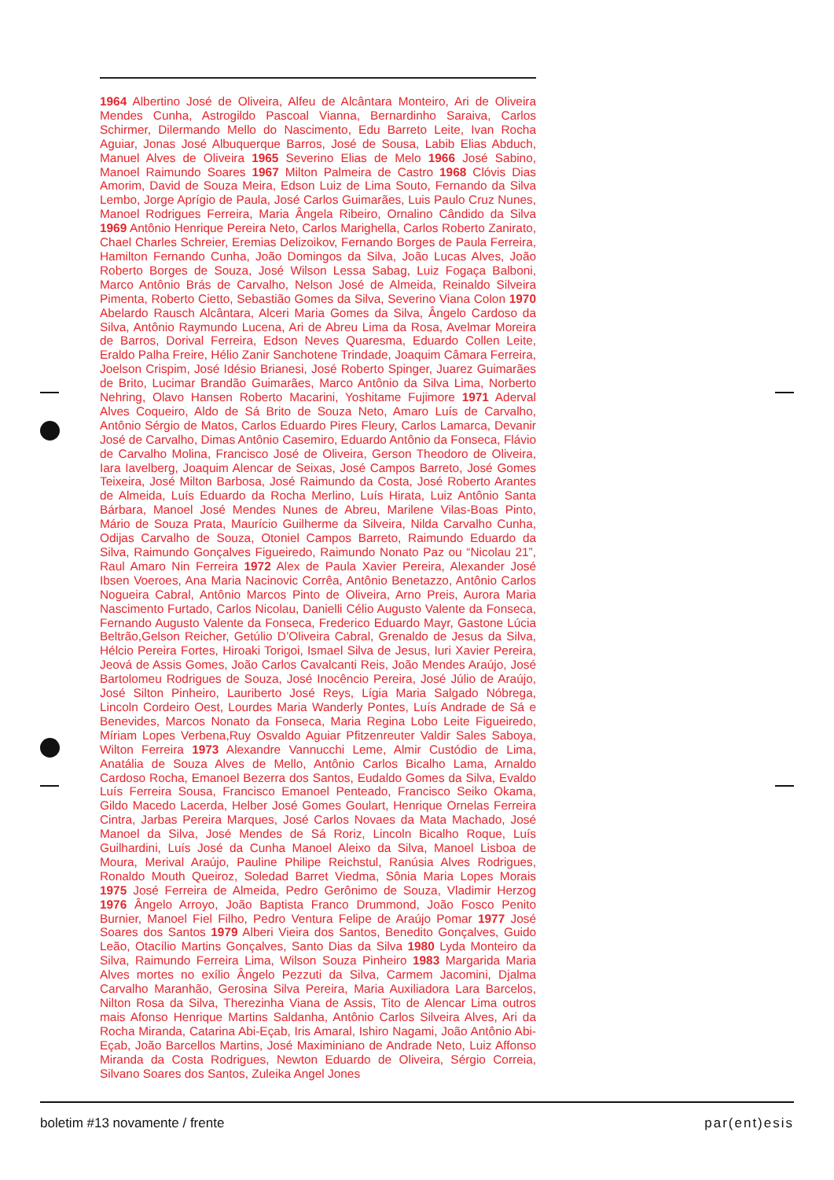1964 Albertino José de Oliveira, Alfeu de Alcântara Monteiro, Ari de Oliveira Mendes Cunha, Astrogildo Pascoal Vianna, Bernardinho Saraiva, Carlos Schirmer, Dilermando Mello do Nascimento, Edu Barreto Leite, Ivan Rocha Aguiar, Jonas José Albuquerque Barros, José de Sousa, Labib Elias Abduch, Manuel Alves de Oliveira 1965 Severino Elias de Melo 1966 José Sabino, Manoel Raimundo Soares 1967 Milton Palmeira de Castro 1968 Clóvis Dias Amorim, David de Souza Meira, Edson Luiz de Lima Souto, Fernando da Silva Lembo, Jorge Aprígio de Paula, José Carlos Guimarães, Luis Paulo Cruz Nunes, Manoel Rodrigues Ferreira, Maria Ângela Ribeiro, Ornalino Cândido da Silva 1969 Antônio Henrique Pereira Neto, Carlos Marighella, Carlos Roberto Zanirato, Chael Charles Schreier, Eremias Delizoikov, Fernando Borges de Paula Ferreira, Hamilton Fernando Cunha, João Domingos da Silva, João Lucas Alves, João Roberto Borges de Souza, José Wilson Lessa Sabag, Luiz Fogaça Balboni, Marco Antônio Brás de Carvalho, Nelson José de Almeida, Reinaldo Silveira Pimenta, Roberto Cietto, Sebastião Gomes da Silva, Severino Viana Colon 1970 Abelardo Rausch Alcântara, Alceri Maria Gomes da Silva, Ângelo Cardoso da Silva, Antônio Raymundo Lucena, Ari de Abreu Lima da Rosa, Avelmar Moreira de Barros, Dorival Ferreira, Edson Neves Quaresma, Eduardo Collen Leite, Eraldo Palha Freire, Hélio Zanir Sanchotene Trindade, Joaquim Câmara Ferreira, Joelson Crispim, José Idésio Brianesi, José Roberto Spinger, Juarez Guimarães de Brito, Lucimar Brandão Guimarães, Marco Antônio da Silva Lima, Norberto Nehring, Olavo Hansen Roberto Macarini, Yoshitame Fujimore 1971 Aderval Alves Coqueiro, Aldo de Sá Brito de Souza Neto, Amaro Luís de Carvalho, Antônio Sérgio de Matos, Carlos Eduardo Pires Fleury, Carlos Lamarca, Devanir José de Carvalho, Dimas Antônio Casemiro, Eduardo Antônio da Fonseca, Flávio de Carvalho Molina, Francisco José de Oliveira, Gerson Theodoro de Oliveira, Iara Iavelberg, Joaquim Alencar de Seixas, José Campos Barreto, José Gomes Teixeira, José Milton Barbosa, José Raimundo da Costa, José Roberto Arantes de Almeida, Luís Eduardo da Rocha Merlino, Luís Hirata, Luiz Antônio Santa Bárbara, Manoel José Mendes Nunes de Abreu, Marilene Vilas-Boas Pinto, Mário de Souza Prata, Maurício Guilherme da Silveira, Nilda Carvalho Cunha, Odijas Carvalho de Souza, Otoniel Campos Barreto, Raimundo Eduardo da Silva, Raimundo Gonçalves Figueiredo, Raimundo Nonato Paz ou “Nicolau 21”, Raul Amaro Nin Ferreira 1972 Alex de Paula Xavier Pereira, Alexander José Ibsen Voeroes, Ana Maria Nacinovic Corrêa, Antônio Benetazzo, Antônio Carlos Nogueira Cabral, Antônio Marcos Pinto de Oliveira, Arno Preis, Aurora Maria Nascimento Furtado, Carlos Nicolau, Danielli Célio Augusto Valente da Fonseca, Fernando Augusto Valente da Fonseca, Frederico Eduardo Mayr, Gastone Lúcia Beltrão,Gelson Reicher, Getúlio D’Oliveira Cabral, Grenaldo de Jesus da Silva, Hélcio Pereira Fortes, Hiroaki Torigoi, Ismael Silva de Jesus, Iuri Xavier Pereira, Jeová de Assis Gomes, João Carlos Cavalcanti Reis, João Mendes Araújo, José Bartolomeu Rodrigues de Souza, José Inocêncio Pereira, José Júlio de Araújo, José Silton Pinheiro, Lauriberto José Reys, Lígia Maria Salgado Nóbrega, Lincoln Cordeiro Oest, Lourdes Maria Wanderly Pontes, Luís Andrade de Sá e Benevides, Marcos Nonato da Fonseca, Maria Regina Lobo Leite Figueiredo, Míriam Lopes Verbena,Ruy Osvaldo Aguiar Pfitzenreuter Valdir Sales Saboya, Wilton Ferreira 1973 Alexandre Vannucchi Leme, Almir Custódio de Lima, Anatália de Souza Alves de Mello, Antônio Carlos Bicalho Lama, Arnaldo Cardoso Rocha, Emanoel Bezerra dos Santos, Eudaldo Gomes da Silva, Evaldo Luís Ferreira Sousa, Francisco Emanoel Penteado, Francisco Seiko Okama, Gildo Macedo Lacerda, Helber José Gomes Goulart, Henrique Ornelas Ferreira Cintra, Jarbas Pereira Marques, José Carlos Novaes da Mata Machado, José Manoel da Silva, José Mendes de Sá Roriz, Lincoln Bicalho Roque, Luís Guilhardini, Luís José da Cunha Manoel Aleixo da Silva, Manoel Lisboa de Moura, Merival Araújo, Pauline Philipe Reichstul, Ranúsia Alves Rodrigues, Ronaldo Mouth Queiroz, Soledad Barret Viedma, Sônia Maria Lopes Morais 1975 José Ferreira de Almeida, Pedro Gerônimo de Souza, Vladimir Herzog 1976 Ângelo Arroyo, João Baptista Franco Drummond, João Fosco Penito Burnier, Manoel Fiel Filho, Pedro Ventura Felipe de Araújo Pomar 1977 José Soares dos Santos 1979 Alberi Vieira dos Santos, Benedito Gonçalves, Guido Leão, Otacílio Martins Gonçalves, Santo Dias da Silva 1980 Lyda Monteiro da Silva, Raimundo Ferreira Lima, Wilson Souza Pinheiro 1983 Margarida Maria Alves mortes no exílio Ângelo Pezzuti da Silva, Carmem Jacomini, Djalma Carvalho Maranhão, Gerosina Silva Pereira, Maria Auxiliadora Lara Barcelos, Nilton Rosa da Silva, Therezinha Viana de Assis, Tito de Alencar Lima outros mais Afonso Henrique Martins Saldanha, Antônio Carlos Silveira Alves, Ari da Rocha Miranda, Catarina Abi-Eçab, Iris Amaral, Ishiro Nagami, João Antônio Abi-Eçab, João Barcellos Martins, José Maximiniano de Andrade Neto, Luiz Affonso Miranda da Costa Rodrigues, Newton Eduardo de Oliveira, Sérgio Correia, Silvano Soares dos Santos, Zuleika Angel Jones
boletim #13 novamente / frente par(ent)esis